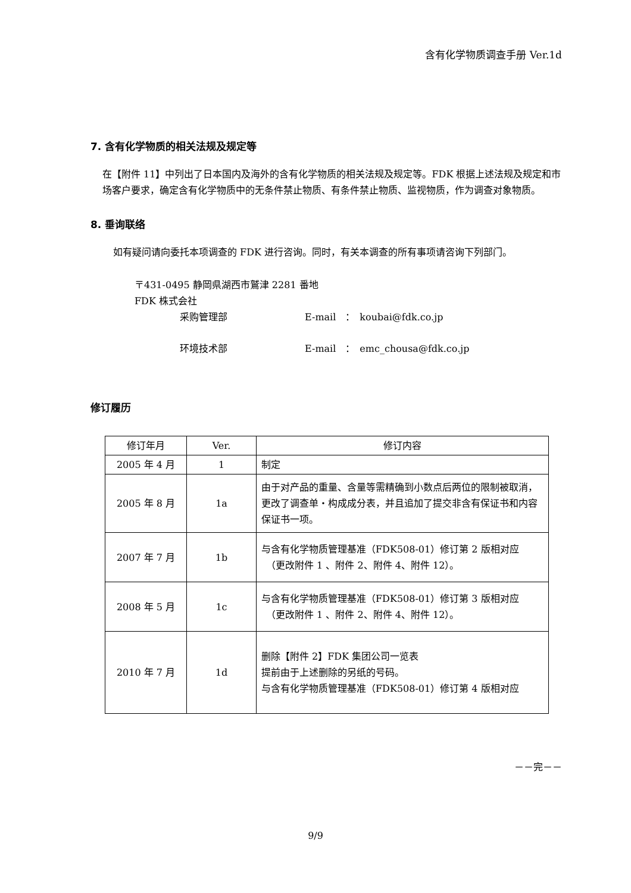含有化学物质调查手册 Ver.1d
7. 含有化学物质的相关法规及规定等
在【附件 11】中列出了日本国内及海外的含有化学物质的相关法规及规定等。FDK 根据上述法规及规定和市场客户要求，确定含有化学物质中的无条件禁止物质、有条件禁止物质、监视物质，作为调查对象物质。
8. 垂询联络
如有疑问请向委托本项调查的 FDK 进行咨询。同时，有关本调查的所有事项请咨询下列部门。
〒431-0495 静岡県湖西市鷲津 2281 番地
FDK 株式会社
采购管理部 E-mail　：　koubai@fdk.co.jp
环境技术部 E-mail　：　emc_chousa@fdk.co.jp
修订履历
| 修订年月 | Ver. | 修订内容 |
| --- | --- | --- |
| 2005 年 4 月 | 1 | 制定 |
| 2005 年 8 月 | 1a | 由于对产品的重量、含量等需精确到小数点后两位的限制被取消，更改了调查单・构成成分表，并且追加了提交非含有保证书和内容保证书一项。 |
| 2007 年 7 月 | 1b | 与含有化学物质管理基准（FDK508-01）修订第 2 版相对应 （更改附件 1 、附件 2、附件 4、附件 12）。 |
| 2008 年 5 月 | 1c | 与含有化学物质管理基准（FDK508-01）修订第 3 版相对应 （更改附件 1 、附件 2、附件 4、附件 12）。 |
| 2010 年 7 月 | 1d | 删除【附件 2】FDK 集团公司一览表 提前由于上述删除的另纸的号码。 与含有化学物质管理基准（FDK508-01）修订第 4 版相对应 |
－－完－－
9/9